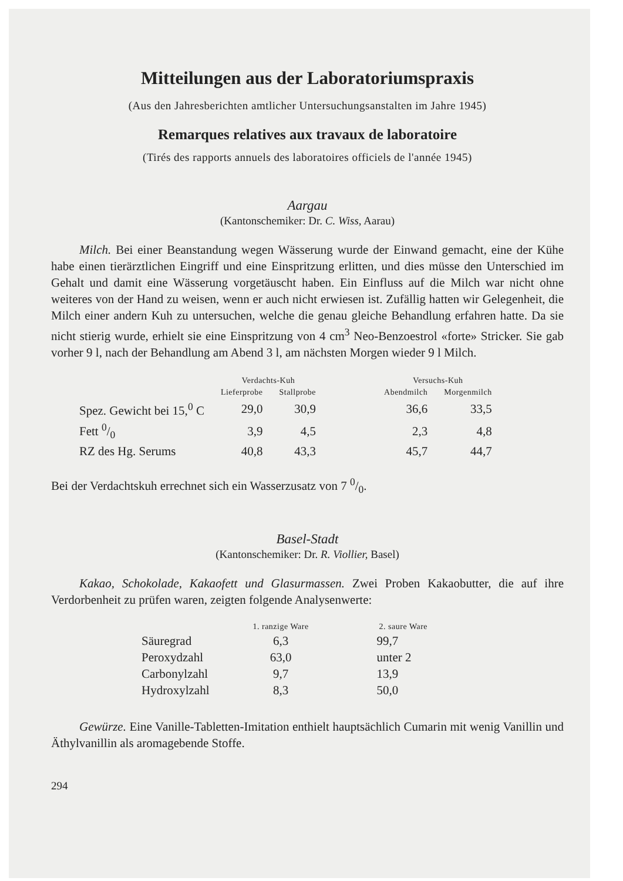Mitteilungen aus der Laboratoriumspraxis
(Aus den Jahresberichten amtlicher Untersuchungsanstalten im Jahre 1945)
Remarques relatives aux travaux de laboratoire
(Tirés des rapports annuels des laboratoires officiels de l'année 1945)
Aargau
(Kantonschemiker: Dr. C. Wiss, Aarau)
Milch. Bei einer Beanstandung wegen Wässerung wurde der Einwand gemacht, eine der Kühe habe einen tierärztlichen Eingriff und eine Einspritzung erlitten, und dies müsse den Unterschied im Gehalt und damit eine Wässerung vorgetäuscht haben. Ein Einfluss auf die Milch war nicht ohne weiteres von der Hand zu weisen, wenn er auch nicht erwiesen ist. Zufällig hatten wir Gelegenheit, die Milch einer andern Kuh zu untersuchen, welche die genau gleiche Behandlung erfahren hatte. Da sie nicht stierig wurde, erhielt sie eine Einspritzung von 4 cm<sup>3</sup> Neo-Benzoestrol «forte» Stricker. Sie gab vorher 9 l, nach der Behandlung am Abend 3 l, am nächsten Morgen wieder 9 l Milch.
| | Verdachts-Kuh | | | Versuchs-Kuh | |
| --- | --- | --- | --- | --- | --- |
| | Lieferprobe | Stallprobe | | Abendmilch | Morgenmilch |
| Spez. Gewicht bei 15,<sup>0</sup> C | 29,0 | 30,9 | | 36,6 | 33,5 |
| Fett 0/0 | 3,9 | 4,5 | | 2,3 | 4,8 |
| RZ des Hg. Serums | 40,8 | 43,3 | | 45,7 | 44,7 |
Bei der Verdachtskuh errechnet sich ein Wasserzusatz von 7 0/0.
Basel-Stadt
(Kantonschemiker: Dr. R. Viollier, Basel)
Kakao, Schokolade, Kakaofett und Glasurmassen. Zwei Proben Kakaobutter, die auf ihre Verdorbenheit zu prüfen waren, zeigten folgende Analysenwerte:
| | 1. ranzige Ware | 2. saure Ware |
| --- | --- | --- |
| Säuregrad | 6,3 | 99,7 |
| Peroxydzahl | 63,0 | unter 2 |
| Carbonylzahl | 9,7 | 13,9 |
| Hydroxylzahl | 8,3 | 50,0 |
Gewürze. Eine Vanille-Tabletten-Imitation enthielt hauptsächlich Cumarin mit wenig Vanillin und Äthylvanillin als aromagebende Stoffe.
294